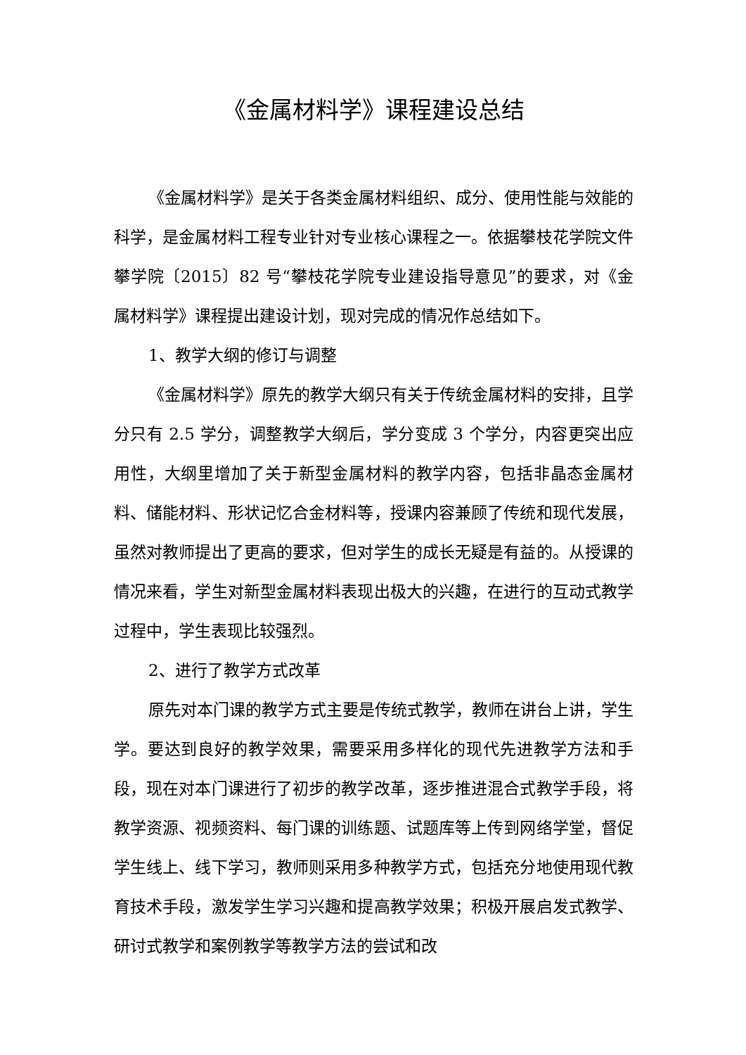《金属材料学》课程建设总结
《金属材料学》是关于各类金属材料组织、成分、使用性能与效能的科学，是金属材料工程专业针对专业核心课程之一。依据攀枝花学院文件攀学院〔2015〕82 号“攀枝花学院专业建设指导意见”的要求，对《金属材料学》课程提出建设计划，现对完成的情况作总结如下。
1、教学大纲的修订与调整
《金属材料学》原先的教学大纲只有关于传统金属材料的安排，且学分只有 2.5 学分，调整教学大纲后，学分变成 3 个学分，内容更突出应用性，大纲里增加了关于新型金属材料的教学内容，包括非晶态金属材料、储能材料、形状记忆合金材料等，授课内容兼顾了传统和现代发展，虽然对教师提出了更高的要求，但对学生的成长无疑是有益的。从授课的情况来看，学生对新型金属材料表现出极大的兴趣，在进行的互动式教学过程中，学生表现比较强烈。
2、进行了教学方式改革
原先对本门课的教学方式主要是传统式教学，教师在讲台上讲，学生学。要达到良好的教学效果，需要采用多样化的现代先进教学方法和手段，现在对本门课进行了初步的教学改革，逐步推进混合式教学手段，将教学资源、视频资料、每门课的训练题、试题库等上传到网络学堂，督促学生线上、线下学习，教师则采用多种教学方式，包括充分地使用现代教育技术手段，激发学生学习兴趣和提高教学效果；积极开展启发式教学、研讨式教学和案例教学等教学方法的尝试和改